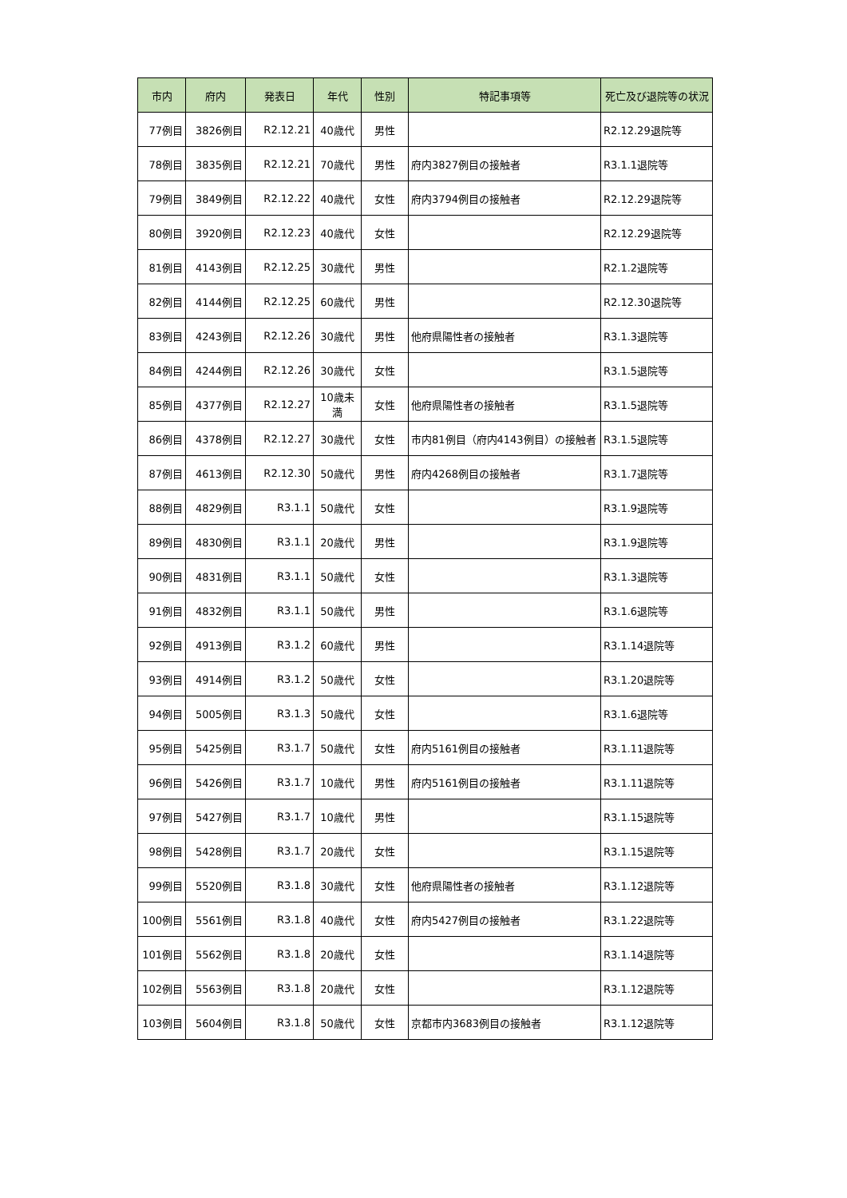| 市内 | 府内 | 発表日 | 年代 | 性別 | 特記事項等 | 死亡及び退院等の状況 |
| --- | --- | --- | --- | --- | --- | --- |
| 77例目 | 3826例目 | R2.12.21 | 40歳代 | 男性 | | R2.12.29退院等 |
| 78例目 | 3835例目 | R2.12.21 | 70歳代 | 男性 | 府内3827例目の接触者 | R3.1.1退院等 |
| 79例目 | 3849例目 | R2.12.22 | 40歳代 | 女性 | 府内3794例目の接触者 | R2.12.29退院等 |
| 80例目 | 3920例目 | R2.12.23 | 40歳代 | 女性 | | R2.12.29退院等 |
| 81例目 | 4143例目 | R2.12.25 | 30歳代 | 男性 | | R2.1.2退院等 |
| 82例目 | 4144例目 | R2.12.25 | 60歳代 | 男性 | | R2.12.30退院等 |
| 83例目 | 4243例目 | R2.12.26 | 30歳代 | 男性 | 他府県陽性者の接触者 | R3.1.3退院等 |
| 84例目 | 4244例目 | R2.12.26 | 30歳代 | 女性 | | R3.1.5退院等 |
| 85例目 | 4377例目 | R2.12.27 | 10歳未満 | 女性 | 他府県陽性者の接触者 | R3.1.5退院等 |
| 86例目 | 4378例目 | R2.12.27 | 30歳代 | 女性 | 市内81例目（府内4143例目）の接触者 | R3.1.5退院等 |
| 87例目 | 4613例目 | R2.12.30 | 50歳代 | 男性 | 府内4268例目の接触者 | R3.1.7退院等 |
| 88例目 | 4829例目 | R3.1.1 | 50歳代 | 女性 | | R3.1.9退院等 |
| 89例目 | 4830例目 | R3.1.1 | 20歳代 | 男性 | | R3.1.9退院等 |
| 90例目 | 4831例目 | R3.1.1 | 50歳代 | 女性 | | R3.1.3退院等 |
| 91例目 | 4832例目 | R3.1.1 | 50歳代 | 男性 | | R3.1.6退院等 |
| 92例目 | 4913例目 | R3.1.2 | 60歳代 | 男性 | | R3.1.14退院等 |
| 93例目 | 4914例目 | R3.1.2 | 50歳代 | 女性 | | R3.1.20退院等 |
| 94例目 | 5005例目 | R3.1.3 | 50歳代 | 女性 | | R3.1.6退院等 |
| 95例目 | 5425例目 | R3.1.7 | 50歳代 | 女性 | 府内5161例目の接触者 | R3.1.11退院等 |
| 96例目 | 5426例目 | R3.1.7 | 10歳代 | 男性 | 府内5161例目の接触者 | R3.1.11退院等 |
| 97例目 | 5427例目 | R3.1.7 | 10歳代 | 男性 | | R3.1.15退院等 |
| 98例目 | 5428例目 | R3.1.7 | 20歳代 | 女性 | | R3.1.15退院等 |
| 99例目 | 5520例目 | R3.1.8 | 30歳代 | 女性 | 他府県陽性者の接触者 | R3.1.12退院等 |
| 100例目 | 5561例目 | R3.1.8 | 40歳代 | 女性 | 府内5427例目の接触者 | R3.1.22退院等 |
| 101例目 | 5562例目 | R3.1.8 | 20歳代 | 女性 | | R3.1.14退院等 |
| 102例目 | 5563例目 | R3.1.8 | 20歳代 | 女性 | | R3.1.12退院等 |
| 103例目 | 5604例目 | R3.1.8 | 50歳代 | 女性 | 京都市内3683例目の接触者 | R3.1.12退院等 |